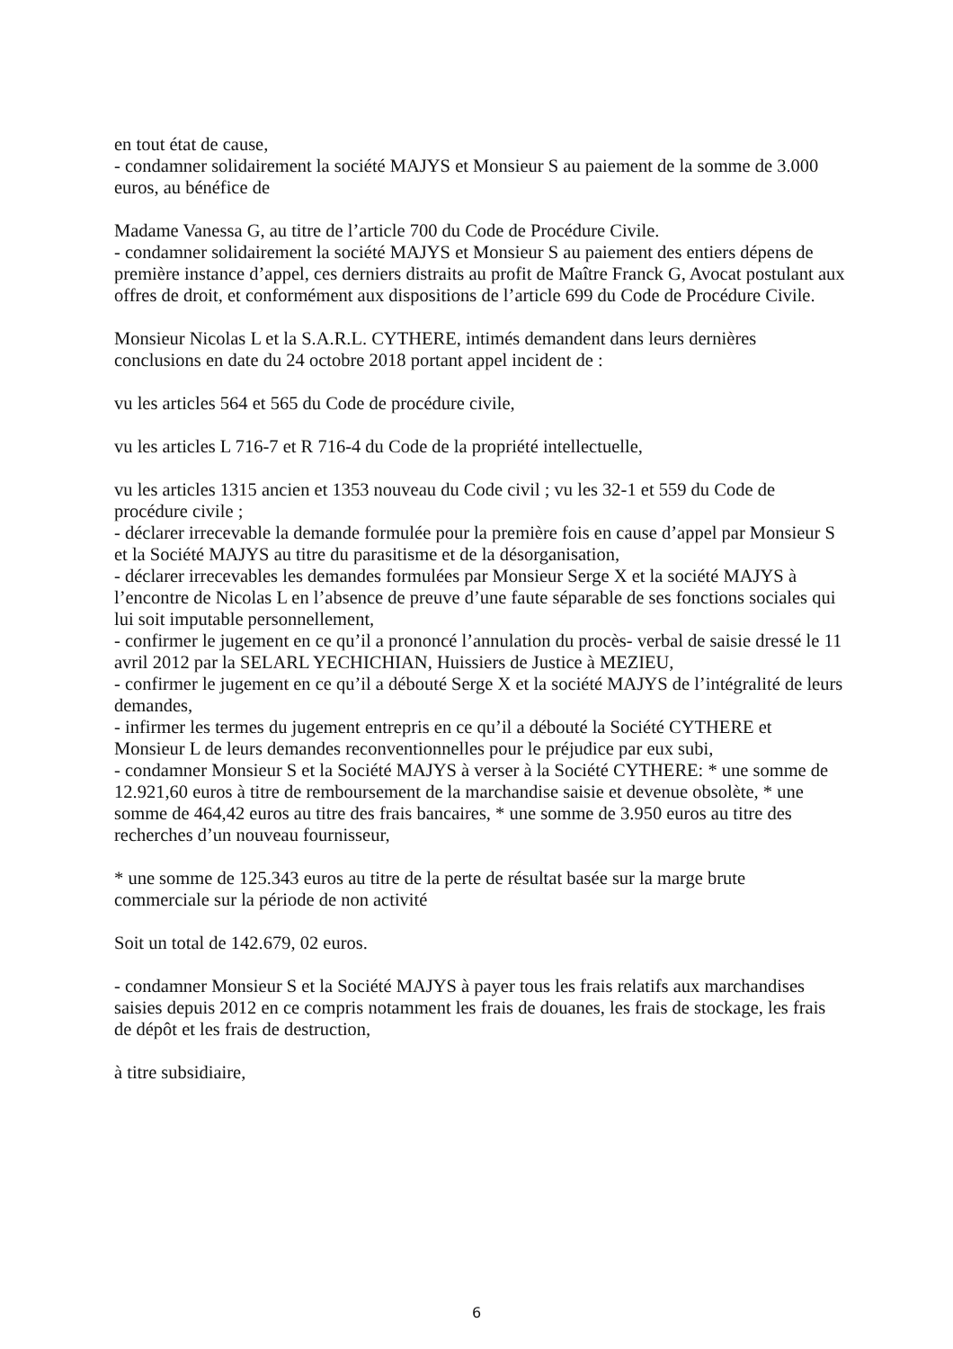en tout état de cause,
- condamner solidairement la société MAJYS et Monsieur S au paiement de la somme de 3.000 euros, au bénéfice de
Madame Vanessa G, au titre de l’article 700 du Code de Procédure Civile.
- condamner solidairement la société MAJYS et Monsieur S au paiement des entiers dépens de première instance d’appel, ces derniers distraits au profit de Maître Franck G, Avocat postulant aux offres de droit, et conformément aux dispositions de l’article 699 du Code de Procédure Civile.
Monsieur Nicolas L et la S.A.R.L. CYTHERE, intimés demandent dans leurs dernières conclusions en date du 24 octobre 2018 portant appel incident de :
vu les articles 564 et 565 du Code de procédure civile,
vu les articles L 716-7 et R 716-4 du Code de la propriété intellectuelle,
vu les articles 1315 ancien et 1353 nouveau du Code civil ; vu les 32-1 et 559 du Code de procédure civile ;
- déclarer irrecevable la demande formulée pour la première fois en cause d’appel par Monsieur S et la Société MAJYS au titre du parasitisme et de la désorganisation,
- déclarer irrecevables les demandes formulées par Monsieur Serge X et la société MAJYS à l’encontre de Nicolas L en l’absence de preuve d’une faute séparable de ses fonctions sociales qui lui soit imputable personnellement,
- confirmer le jugement en ce qu’il a prononcé l’annulation du procès- verbal de saisie dressé le 11 avril 2012 par la SELARL YECHICHIAN, Huissiers de Justice à MEZIEU,
- confirmer le jugement en ce qu’il a débouté Serge X et la société MAJYS de l’intégralité de leurs demandes,
- infirmer les termes du jugement entrepris en ce qu’il a débouté la Société CYTHERE et Monsieur L de leurs demandes reconventionnelles pour le préjudice par eux subi,
- condamner Monsieur S et la Société MAJYS à verser à la Société CYTHERE: * une somme de 12.921,60 euros à titre de remboursement de la marchandise saisie et devenue obsolète, * une somme de 464,42 euros au titre des frais bancaires, * une somme de 3.950 euros au titre des recherches d’un nouveau fournisseur,
* une somme de 125.343 euros au titre de la perte de résultat basée sur la marge brute commerciale sur la période de non activité
Soit un total de 142.679, 02 euros.
- condamner Monsieur S et la Société MAJYS à payer tous les frais relatifs aux marchandises saisies depuis 2012 en ce compris notamment les frais de douanes, les frais de stockage, les frais de dépôt et les frais de destruction,
à titre subsidiaire,
6